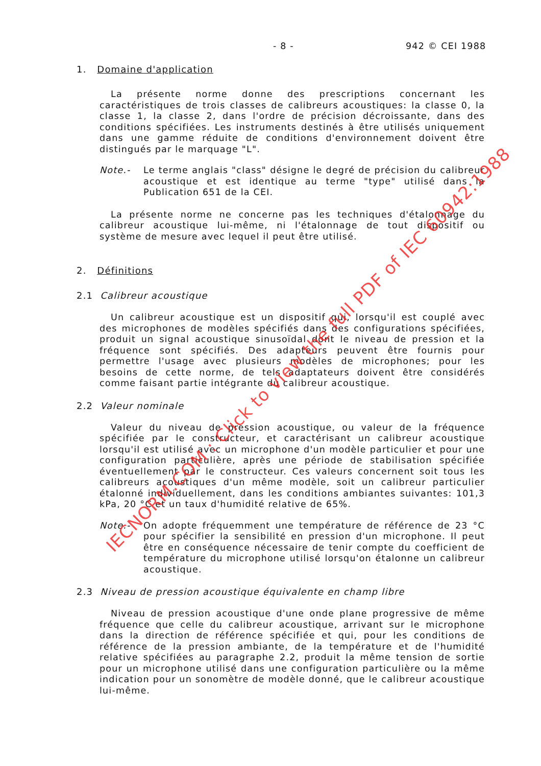- 8 - 942 © CEI 1988
1. Domaine d'application
La présente norme donne des prescriptions concernant les caractéristiques de trois classes de calibreurs acoustiques: la classe 0, la classe 1, la classe 2, dans l'ordre de précision décroissante, dans des conditions spécifiées. Les instruments destinés à être utilisés uniquement dans une gamme réduite de conditions d'environnement doivent être distingués par le marquage "L".
Note.- Le terme anglais "class" désigne le degré de précision du calibreur acoustique et est identique au terme "type" utilisé dans la Publication 651 de la CEI.
La présente norme ne concerne pas les techniques d'étalonnage du calibreur acoustique lui-même, ni l'étalonnage de tout dispositif ou système de mesure avec lequel il peut être utilisé.
2. Définitions
2.1 Calibreur acoustique
Un calibreur acoustique est un dispositif qui, lorsqu'il est couplé avec des microphones de modèles spécifiés dans des configurations spécifiées, produit un signal acoustique sinusoïdal dont le niveau de pression et la fréquence sont spécifiés. Des adapteurs peuvent être fournis pour permettre l'usage avec plusieurs modèles de microphones; pour les besoins de cette norme, de tels adaptateurs doivent être considérés comme faisant partie intégrante du calibreur acoustique.
2.2 Valeur nominale
Valeur du niveau de pression acoustique, ou valeur de la fréquence spécifiée par le constructeur, et caractérisant un calibreur acoustique lorsqu'il est utilisé avec un microphone d'un modèle particulier et pour une configuration particulière, après une période de stabilisation spécifiée éventuellement par le constructeur. Ces valeurs concernent soit tous les calibreurs acoustiques d'un même modèle, soit un calibreur particulier étalonné individuellement, dans les conditions ambiantes suivantes: 101,3 kPa, 20 °C et un taux d'humidité relative de 65%.
Note.- On adopte fréquemment une température de référence de 23 °C pour spécifier la sensibilité en pression d'un microphone. Il peut être en conséquence nécessaire de tenir compte du coefficient de température du microphone utilisé lorsqu'on étalonne un calibreur acoustique.
2.3 Niveau de pression acoustique équivalente en champ libre
Niveau de pression acoustique d'une onde plane progressive de même fréquence que celle du calibreur acoustique, arrivant sur le microphone dans la direction de référence spécifiée et qui, pour les conditions de référence de la pression ambiante, de la température et de l'humidité relative spécifiées au paragraphe 2.2, produit la même tension de sortie pour un microphone utilisé dans une configuration particulière ou la même indication pour un sonomètre de modèle donné, que le calibreur acoustique lui-même.
IECNORM.COM : Click to view the full PDF of IEC 60942:1988